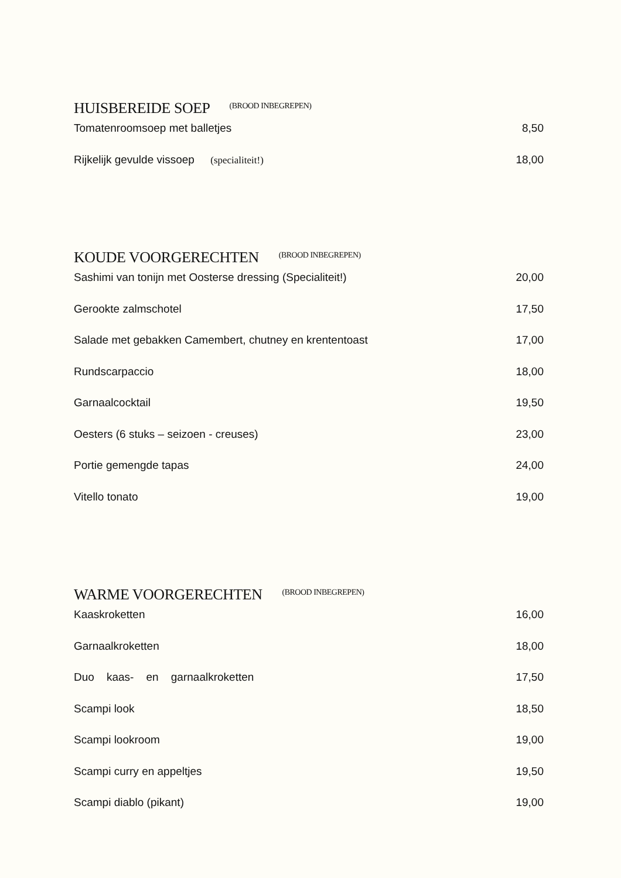HUISBEREIDE SOEP (BROOD INBEGREPEN)
Tomatenroomsoep met balletjes 8,50
Rijkelijk gevulde vissoep (specialiteit!) 18,00
KOUDE VOORGERECHTEN (BROOD INBEGREPEN)
Sashimi van tonijn met Oosterse dressing (Specialiteit!) 20,00
Gerookte zalmschotel 17,50
Salade met gebakken Camembert, chutney en krententoast 17,00
Rundscarpaccio 18,00
Garnaalcocktail 19,50
Oesters (6 stuks – seizoen - creuses) 23,00
Portie gemengde tapas 24,00
Vitello tonato 19,00
WARME VOORGERECHTEN (BROOD INBEGREPEN)
Kaaskroketten 16,00
Garnaalkroketten 18,00
Duo kaas- en garnaalkroketten 17,50
Scampi look 18,50
Scampi lookroom 19,00
Scampi curry en appeltjes 19,50
Scampi diablo (pikant) 19,00